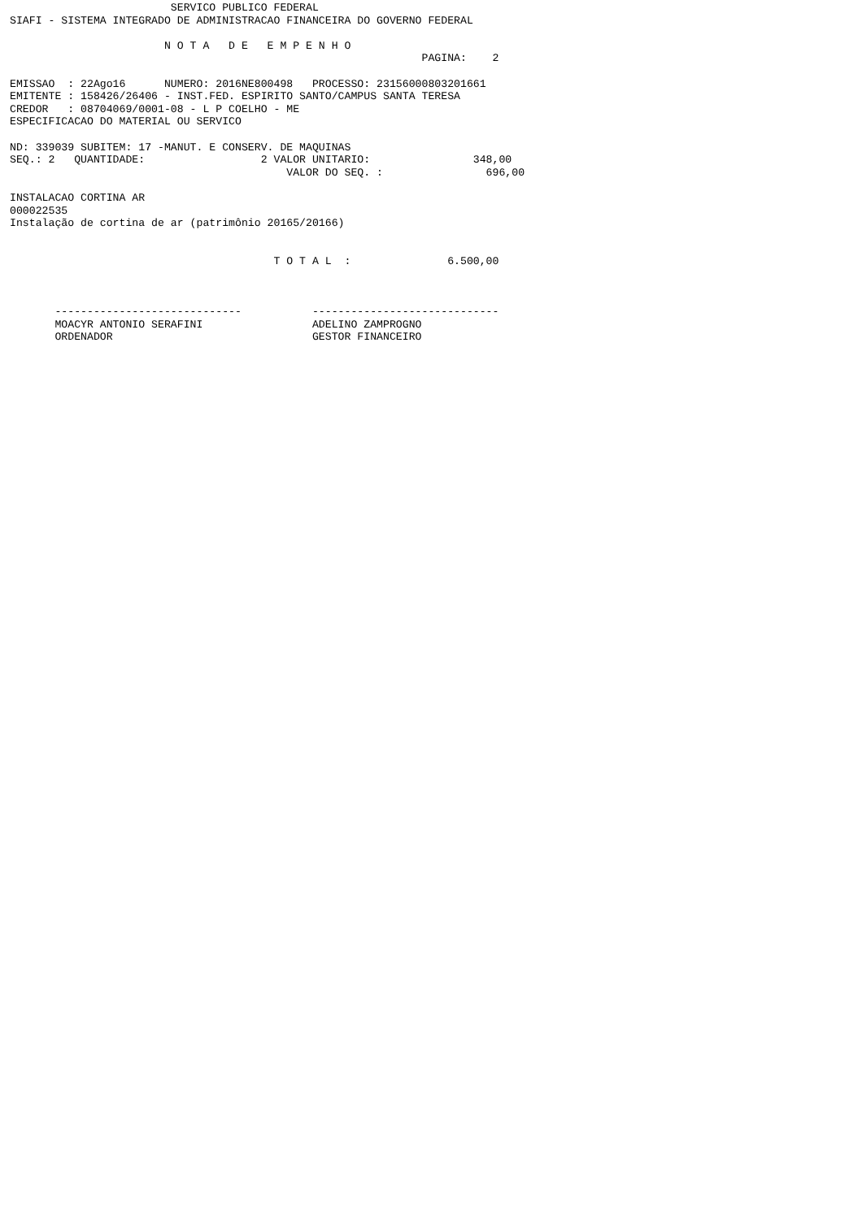SERVICO PUBLICO FEDERAL
SIAFI - SISTEMA INTEGRADO DE ADMINISTRACAO FINANCEIRA DO GOVERNO FEDERAL

                        N O T A   D E   E M P E N H O
                                                                PAGINA:    2

EMISSAO  : 22Ago16      NUMERO: 2016NE800498   PROCESSO: 23156000803201661
EMITENTE : 158426/26406 - INST.FED. ESPIRITO SANTO/CAMPUS SANTA TERESA
CREDOR   : 08704069/0001-08 - L P COELHO - ME
ESPECIFICACAO DO MATERIAL OU SERVICO

ND: 339039 SUBITEM: 17 -MANUT. E CONSERV. DE MAQUINAS
SEQ.: 2   QUANTIDADE:                  2 VALOR UNITARIO:                348,00
                                           VALOR DO SEQ. :                696,00

INSTALACAO CORTINA AR
000022535
Instalação de cortina de ar (patrimônio 20165/20166)


                                         T O T A L  :               6.500,00



       -----------------------------           -----------------------------
       MOACYR ANTONIO SERAFINI                 ADELINO ZAMPROGNO
       ORDENADOR                               GESTOR FINANCEIRO